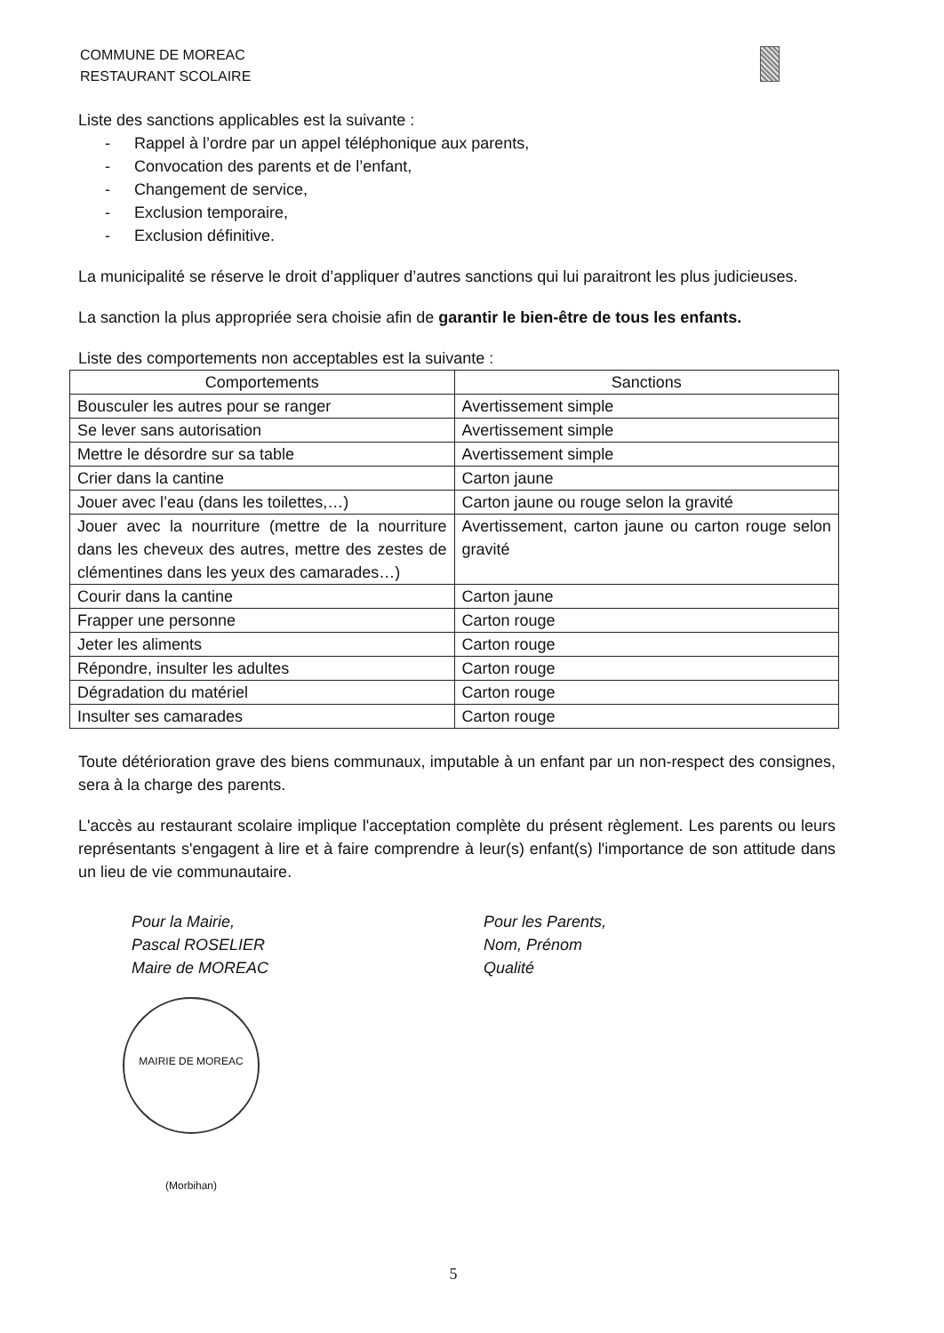COMMUNE DE MOREAC
RESTAURANT SCOLAIRE
Liste des sanctions applicables est la suivante :
- Rappel à l’ordre par un appel téléphonique aux parents,
- Convocation des parents et de l’enfant,
- Changement de service,
- Exclusion temporaire,
- Exclusion définitive.
La municipalité se réserve le droit d’appliquer d’autres sanctions qui lui paraitront les plus judicieuses.
La sanction la plus appropriée sera choisie afin de garantir le bien-être de tous les enfants.
Liste des comportements non acceptables est la suivante :
| Comportements | Sanctions |
| --- | --- |
| Bousculer les autres pour se ranger | Avertissement simple |
| Se lever sans autorisation | Avertissement simple |
| Mettre le désordre sur sa table | Avertissement simple |
| Crier dans la cantine | Carton jaune |
| Jouer avec l’eau (dans les toilettes,…) | Carton jaune ou rouge selon la gravité |
| Jouer avec la nourriture (mettre de la nourriture dans les cheveux des autres, mettre des zestes de clémentines dans les yeux des camarades…) | Avertissement, carton jaune ou carton rouge selon gravité |
| Courir dans la cantine | Carton jaune |
| Frapper une personne | Carton rouge |
| Jeter les aliments | Carton rouge |
| Répondre, insulter les adultes | Carton rouge |
| Dégradation du matériel | Carton rouge |
| Insulter ses camarades | Carton rouge |
Toute détérioration grave des biens communaux, imputable à un enfant par un non-respect des consignes, sera à la charge des parents.
L'accès au restaurant scolaire implique l'acceptation complète du présent règlement. Les parents ou leurs représentants s'engagent à lire et à faire comprendre à leur(s) enfant(s) l'importance de son attitude dans un lieu de vie communautaire.
Pour la Mairie,
Pascal ROSELIER
Maire de MOREAC
Pour les Parents,
Nom, Prénom
Qualité
MAIRIE DE MOREAC (Morbihan)
5